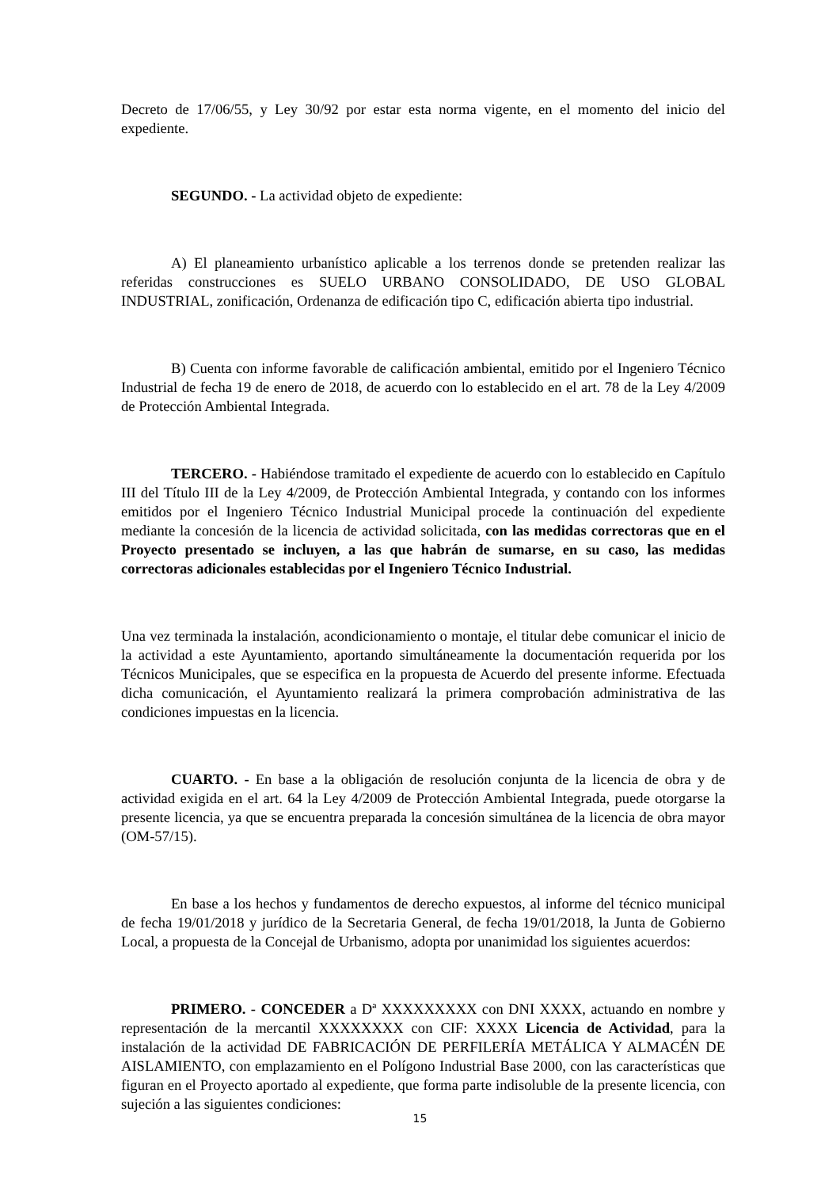Decreto de 17/06/55, y Ley 30/92 por estar esta norma vigente, en el momento del inicio del expediente.
SEGUNDO. - La actividad objeto de expediente:
A) El planeamiento urbanístico aplicable a los terrenos donde se pretenden realizar las referidas construcciones es SUELO URBANO CONSOLIDADO, DE USO GLOBAL INDUSTRIAL, zonificación, Ordenanza de edificación tipo C, edificación abierta tipo industrial.
B) Cuenta con informe favorable de calificación ambiental, emitido por el Ingeniero Técnico Industrial de fecha 19 de enero de 2018, de acuerdo con lo establecido en el art. 78 de la Ley 4/2009 de Protección Ambiental Integrada.
TERCERO. - Habiéndose tramitado el expediente de acuerdo con lo establecido en Capítulo III del Título III de la Ley 4/2009, de Protección Ambiental Integrada, y contando con los informes emitidos por el Ingeniero Técnico Industrial Municipal procede la continuación del expediente mediante la concesión de la licencia de actividad solicitada, con las medidas correctoras que en el Proyecto presentado se incluyen, a las que habrán de sumarse, en su caso, las medidas correctoras adicionales establecidas por el Ingeniero Técnico Industrial.
Una vez terminada la instalación, acondicionamiento o montaje, el titular debe comunicar el inicio de la actividad a este Ayuntamiento, aportando simultáneamente la documentación requerida por los Técnicos Municipales, que se especifica en la propuesta de Acuerdo del presente informe. Efectuada dicha comunicación, el Ayuntamiento realizará la primera comprobación administrativa de las condiciones impuestas en la licencia.
CUARTO. - En base a la obligación de resolución conjunta de la licencia de obra y de actividad exigida en el art. 64 la Ley 4/2009 de Protección Ambiental Integrada, puede otorgarse la presente licencia, ya que se encuentra preparada la concesión simultánea de la licencia de obra mayor (OM-57/15).
En base a los hechos y fundamentos de derecho expuestos, al informe del técnico municipal de fecha 19/01/2018 y jurídico de la Secretaria General, de fecha 19/01/2018, la Junta de Gobierno Local, a propuesta de la Concejal de Urbanismo, adopta por unanimidad los siguientes acuerdos:
PRIMERO. - CONCEDER a Dª XXXXXXXXX con DNI XXXX, actuando en nombre y representación de la mercantil XXXXXXXX con CIF: XXXX Licencia de Actividad, para la instalación de la actividad DE FABRICACIÓN DE PERFILERÍA METÁLICA Y ALMACÉN DE AISLAMIENTO, con emplazamiento en el Polígono Industrial Base 2000, con las características que figuran en el Proyecto aportado al expediente, que forma parte indisoluble de la presente licencia, con sujeción a las siguientes condiciones:
15